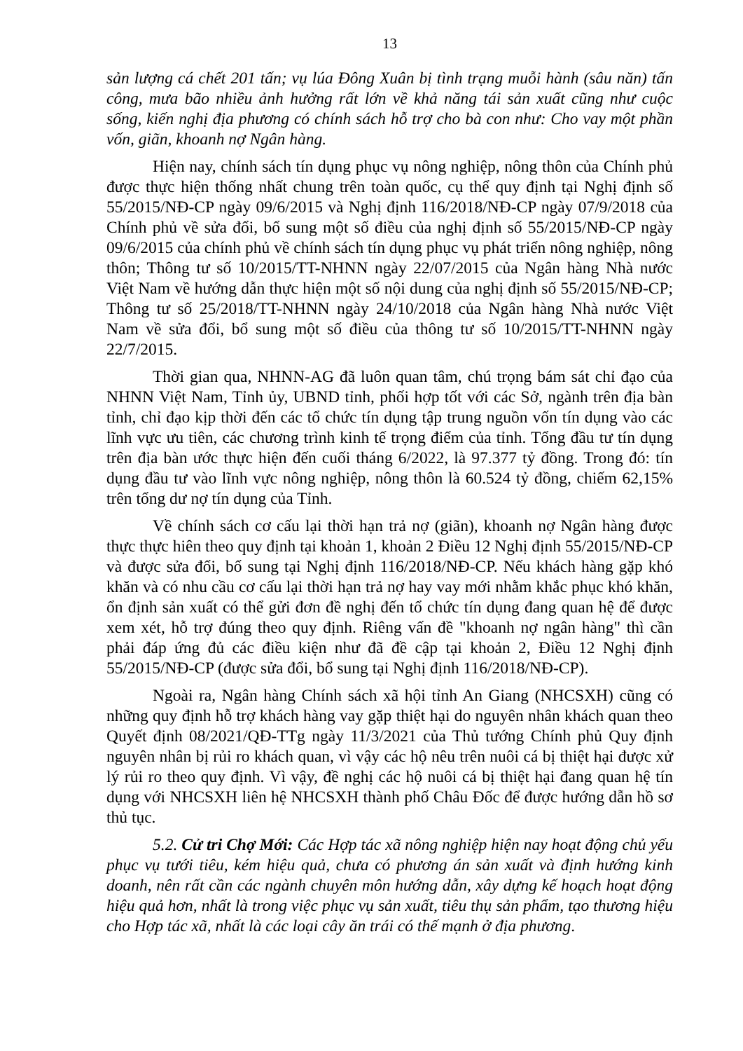13
sản lượng cá chết 201 tấn; vụ lúa Đông Xuân bị tình trạng muỗi hành (sâu năn) tấn công, mưa bão nhiều ảnh hưởng rất lớn về khả năng tái sản xuất cũng như cuộc sống, kiến nghị địa phương có chính sách hỗ trợ cho bà con như: Cho vay một phần vốn, giãn, khoanh nợ Ngân hàng.
Hiện nay, chính sách tín dụng phục vụ nông nghiệp, nông thôn của Chính phủ được thực hiện thống nhất chung trên toàn quốc, cụ thể quy định tại Nghị định số 55/2015/NĐ-CP ngày 09/6/2015 và Nghị định 116/2018/NĐ-CP ngày 07/9/2018 của Chính phủ về sửa đổi, bổ sung một số điều của nghị định số 55/2015/NĐ-CP ngày 09/6/2015 của chính phủ về chính sách tín dụng phục vụ phát triển nông nghiệp, nông thôn; Thông tư số 10/2015/TT-NHNN ngày 22/07/2015 của Ngân hàng Nhà nước Việt Nam về hướng dẫn thực hiện một số nội dung của nghị định số 55/2015/NĐ-CP; Thông tư số 25/2018/TT-NHNN ngày 24/10/2018 của Ngân hàng Nhà nước Việt Nam về sửa đổi, bổ sung một số điều của thông tư số 10/2015/TT-NHNN ngày 22/7/2015.
Thời gian qua, NHNN-AG đã luôn quan tâm, chú trọng bám sát chỉ đạo của NHNN Việt Nam, Tỉnh ủy, UBND tỉnh, phối hợp tốt với các Sở, ngành trên địa bàn tỉnh, chỉ đạo kịp thời đến các tổ chức tín dụng tập trung nguồn vốn tín dụng vào các lĩnh vực ưu tiên, các chương trình kinh tế trọng điểm của tỉnh. Tổng đầu tư tín dụng trên địa bàn ước thực hiện đến cuối tháng 6/2022, là 97.377 tỷ đồng. Trong đó: tín dụng đầu tư vào lĩnh vực nông nghiệp, nông thôn là 60.524 tỷ đồng, chiếm 62,15% trên tổng dư nợ tín dụng của Tỉnh.
Về chính sách cơ cấu lại thời hạn trả nợ (giãn), khoanh nợ Ngân hàng được thực thực hiên theo quy định tại khoản 1, khoản 2 Điều 12 Nghị định 55/2015/NĐ-CP và được sửa đổi, bổ sung tại Nghị định 116/2018/NĐ-CP. Nếu khách hàng gặp khó khăn và có nhu cầu cơ cấu lại thời hạn trả nợ hay vay mới nhằm khắc phục khó khăn, ổn định sản xuất có thể gửi đơn đề nghị đến tổ chức tín dụng đang quan hệ để được xem xét, hỗ trợ đúng theo quy định. Riêng vấn đề "khoanh nợ ngân hàng" thì cần phải đáp ứng đủ các điều kiện như đã đề cập tại khoản 2, Điều 12 Nghị định 55/2015/NĐ-CP (được sửa đổi, bổ sung tại Nghị định 116/2018/NĐ-CP).
Ngoài ra, Ngân hàng Chính sách xã hội tỉnh An Giang (NHCSXH) cũng có những quy định hỗ trợ khách hàng vay gặp thiệt hại do nguyên nhân khách quan theo Quyết định 08/2021/QĐ-TTg ngày 11/3/2021 của Thủ tướng Chính phủ Quy định nguyên nhân bị rủi ro khách quan, vì vậy các hộ nêu trên nuôi cá bị thiệt hại được xử lý rủi ro theo quy định. Vì vậy, đề nghị các hộ nuôi cá bị thiệt hại đang quan hệ tín dụng với NHCSXH liên hệ NHCSXH thành phố Châu Đốc để được hướng dẫn hồ sơ thủ tục.
5.2. Cử tri Chợ Mới: Các Hợp tác xã nông nghiệp hiện nay hoạt động chủ yếu phục vụ tưới tiêu, kém hiệu quả, chưa có phương án sản xuất và định hướng kinh doanh, nên rất cần các ngành chuyên môn hướng dẫn, xây dựng kế hoạch hoạt động hiệu quả hơn, nhất là trong việc phục vụ sản xuất, tiêu thụ sản phẩm, tạo thương hiệu cho Hợp tác xã, nhất là các loại cây ăn trái có thế mạnh ở địa phương.